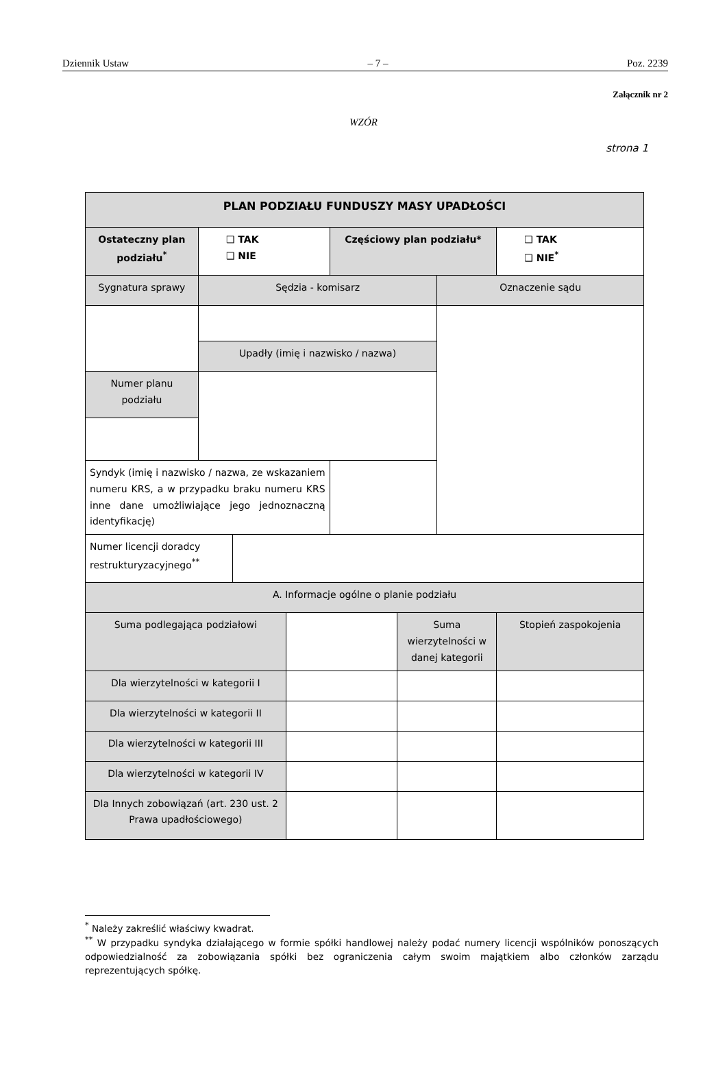Dziennik Ustaw – 7 – Poz. 2239
Załącznik nr 2
WZÓR
strona 1
| PLAN PODZIAŁU FUNDUSZY MASY UPADŁOŚCI | | | | | | | |
| Ostateczny plan podziału<sup>*</sup> | ❑ TAK ❑ NIE | | | Częściowy plan podziału* | | | ❑ TAK ❑ NIE<sup>*</sup> |
| Sygnatura sprawy | Sędzia - komisarz | | | | | Oznaczenie sądu | |
| | Upadły (imię i nazwisko / nazwa) | | | | | | |
| Numer planu podziału | | | | | | | |
| Syndyk (imię i nazwisko / nazwa, ze wskazaniem numeru KRS, a w przypadku braku numeru KRS inne dane umożliwiające jego jednoznaczną identyfikację) | | | | | | | |
| Numer licencji doradcy restrukturyzacyjnego<sup>**</sup> | | | | | | | |
| A. Informacje ogólne o planie podziału | | | | | | | |
| Suma podlegająca podziałowi | | | | | Suma wierzytelności w danej kategorii | | Stopień zaspokojenia |
| Dla wierzytelności w kategorii I | | | | | | | |
| Dla wierzytelności w kategorii II | | | | | | | |
| Dla wierzytelności w kategorii III | | | | | | | |
| Dla wierzytelności w kategorii IV | | | | | | | |
| Dla Innych zobowiązań (art. 230 ust. 2 Prawa upadłościowego) | | | | | | | |
<sup>*</sup> Należy zakreślić właściwy kwadrat.
<sup>**</sup> W przypadku syndyka działającego w formie spółki handlowej należy podać numery licencji wspólników ponoszących odpowiedzialność za zobowiązania spółki bez ograniczenia całym swoim majątkiem albo członków zarządu reprezentujących spółkę.